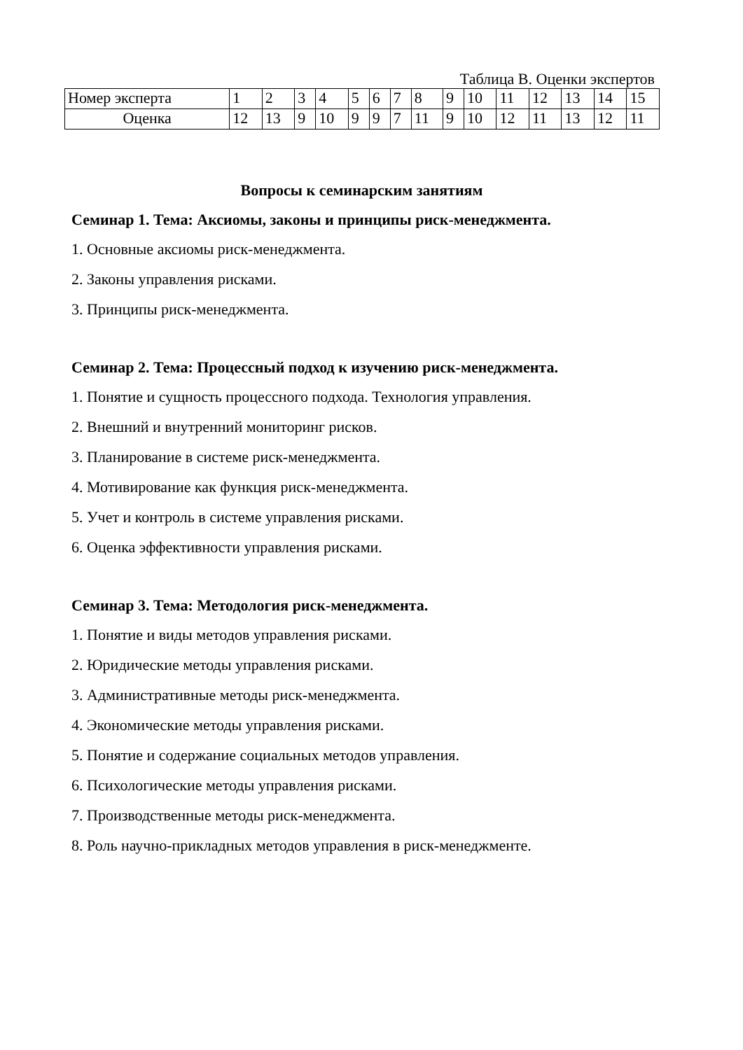Таблица В. Оценки экспертов
| Номер эксперта | 1 | 2 | 3 | 4 | 5 | 6 | 7 | 8 | 9 | 10 | 11 | 12 | 13 | 14 | 15 |
| Оценка | 12 | 13 | 9 | 10 | 9 | 9 | 7 | 11 | 9 | 10 | 12 | 11 | 13 | 12 | 11 |
Вопросы к семинарским занятиям
Семинар 1. Тема: Аксиомы, законы и принципы риск-менеджмента.
1. Основные аксиомы риск-менеджмента.
2. Законы управления рисками.
3. Принципы риск-менеджмента.
Семинар 2. Тема: Процессный подход к изучению риск-менеджмента.
1. Понятие и сущность процессного подхода. Технология управления.
2. Внешний и внутренний мониторинг рисков.
3. Планирование в системе риск-менеджмента.
4. Мотивирование как функция риск-менеджмента.
5. Учет и контроль в системе управления рисками.
6. Оценка эффективности управления рисками.
Семинар 3. Тема: Методология риск-менеджмента.
1. Понятие и виды методов управления рисками.
2. Юридические методы управления рисками.
3. Административные методы риск-менеджмента.
4. Экономические методы управления рисками.
5. Понятие и содержание социальных методов управления.
6. Психологические методы управления рисками.
7. Производственные методы риск-менеджмента.
8. Роль научно-прикладных методов управления в риск-менеджменте.